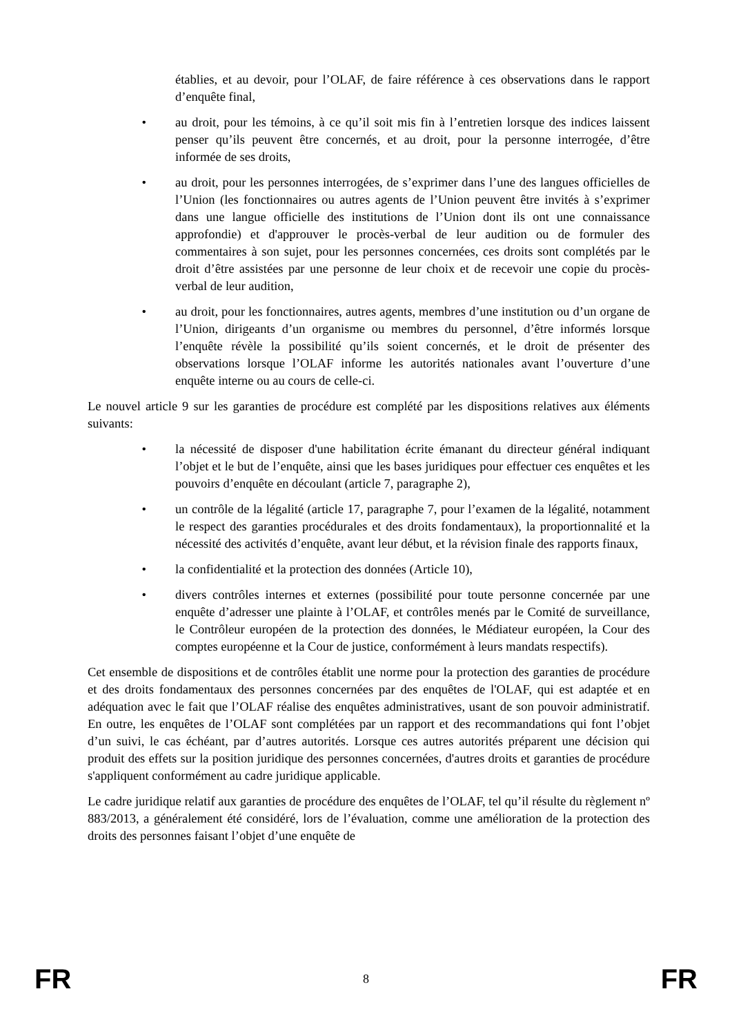établies, et au devoir, pour l’OLAF, de faire référence à ces observations dans le rapport d’enquête final,
• au droit, pour les témoins, à ce qu’il soit mis fin à l’entretien lorsque des indices laissent penser qu’ils peuvent être concernés, et au droit, pour la personne interrogée, d’être informée de ses droits,
• au droit, pour les personnes interrogées, de s’exprimer dans l’une des langues officielles de l’Union (les fonctionnaires ou autres agents de l’Union peuvent être invités à s’exprimer dans une langue officielle des institutions de l’Union dont ils ont une connaissance approfondie) et d'approuver le procès-verbal de leur audition ou de formuler des commentaires à son sujet, pour les personnes concernées, ces droits sont complétés par le droit d’être assistées par une personne de leur choix et de recevoir une copie du procès-verbal de leur audition,
• au droit, pour les fonctionnaires, autres agents, membres d’une institution ou d’un organe de l’Union, dirigeants d’un organisme ou membres du personnel, d’être informés lorsque l’enquête révèle la possibilité qu’ils soient concernés, et le droit de présenter des observations lorsque l’OLAF informe les autorités nationales avant l’ouverture d’une enquête interne ou au cours de celle-ci.
Le nouvel article 9 sur les garanties de procédure est complété par les dispositions relatives aux éléments suivants:
• la nécessité de disposer d'une habilitation écrite émanant du directeur général indiquant l’objet et le but de l’enquête, ainsi que les bases juridiques pour effectuer ces enquêtes et les pouvoirs d’enquête en découlant (article 7, paragraphe 2),
• un contrôle de la légalité (article 17, paragraphe 7, pour l’examen de la légalité, notamment le respect des garanties procédurales et des droits fondamentaux), la proportionnalité et la nécessité des activités d’enquête, avant leur début, et la révision finale des rapports finaux,
• la confidentialité et la protection des données (Article 10),
• divers contrôles internes et externes (possibilité pour toute personne concernée par une enquête d’adresser une plainte à l’OLAF, et contrôles menés par le Comité de surveillance, le Contrôleur européen de la protection des données, le Médiateur européen, la Cour des comptes européenne et la Cour de justice, conformément à leurs mandats respectifs).
Cet ensemble de dispositions et de contrôles établit une norme pour la protection des garanties de procédure et des droits fondamentaux des personnes concernées par des enquêtes de l'OLAF, qui est adaptée et en adéquation avec le fait que l’OLAF réalise des enquêtes administratives, usant de son pouvoir administratif. En outre, les enquêtes de l’OLAF sont complétées par un rapport et des recommandations qui font l’objet d’un suivi, le cas échéant, par d’autres autorités. Lorsque ces autres autorités préparent une décision qui produit des effets sur la position juridique des personnes concernées, d'autres droits et garanties de procédure s'appliquent conformément au cadre juridique applicable.
Le cadre juridique relatif aux garanties de procédure des enquêtes de l’OLAF, tel qu’il résulte du règlement nº 883/2013, a généralement été considéré, lors de l’évaluation, comme une amélioration de la protection des droits des personnes faisant l’objet d’une enquête de
FR 8 FR